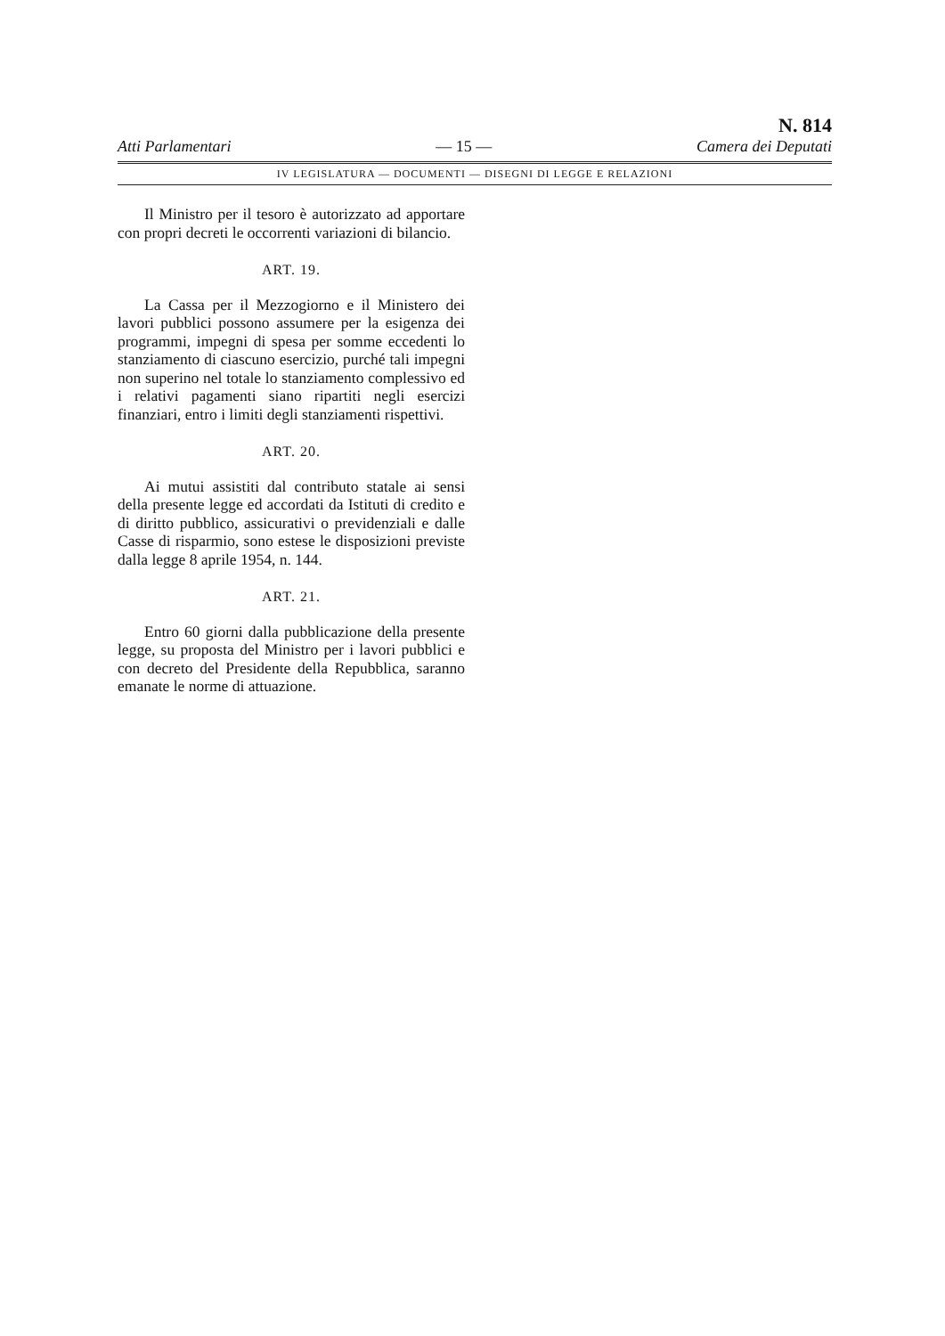Atti Parlamentari — 15 — N. 814
Camera dei Deputati
IV LEGISLATURA — DOCUMENTI — DISEGNI DI LEGGE E RELAZIONI
Il Ministro per il tesoro è autorizzato ad apportare con propri decreti le occorrenti variazioni di bilancio.
ART. 19.
La Cassa per il Mezzogiorno e il Ministero dei lavori pubblici possono assumere per la esigenza dei programmi, impegni di spesa per somme eccedenti lo stanziamento di ciascuno esercizio, purché tali impegni non superino nel totale lo stanziamento complessivo ed i relativi pagamenti siano ripartiti negli esercizi finanziari, entro i limiti degli stanziamenti rispettivi.
ART. 20.
Ai mutui assistiti dal contributo statale ai sensi della presente legge ed accordati da Istituti di credito e di diritto pubblico, assicurativi o previdenziali e dalle Casse di risparmio, sono estese le disposizioni previste dalla legge 8 aprile 1954, n. 144.
ART. 21.
Entro 60 giorni dalla pubblicazione della presente legge, su proposta del Ministro per i lavori pubblici e con decreto del Presidente della Repubblica, saranno emanate le norme di attuazione.